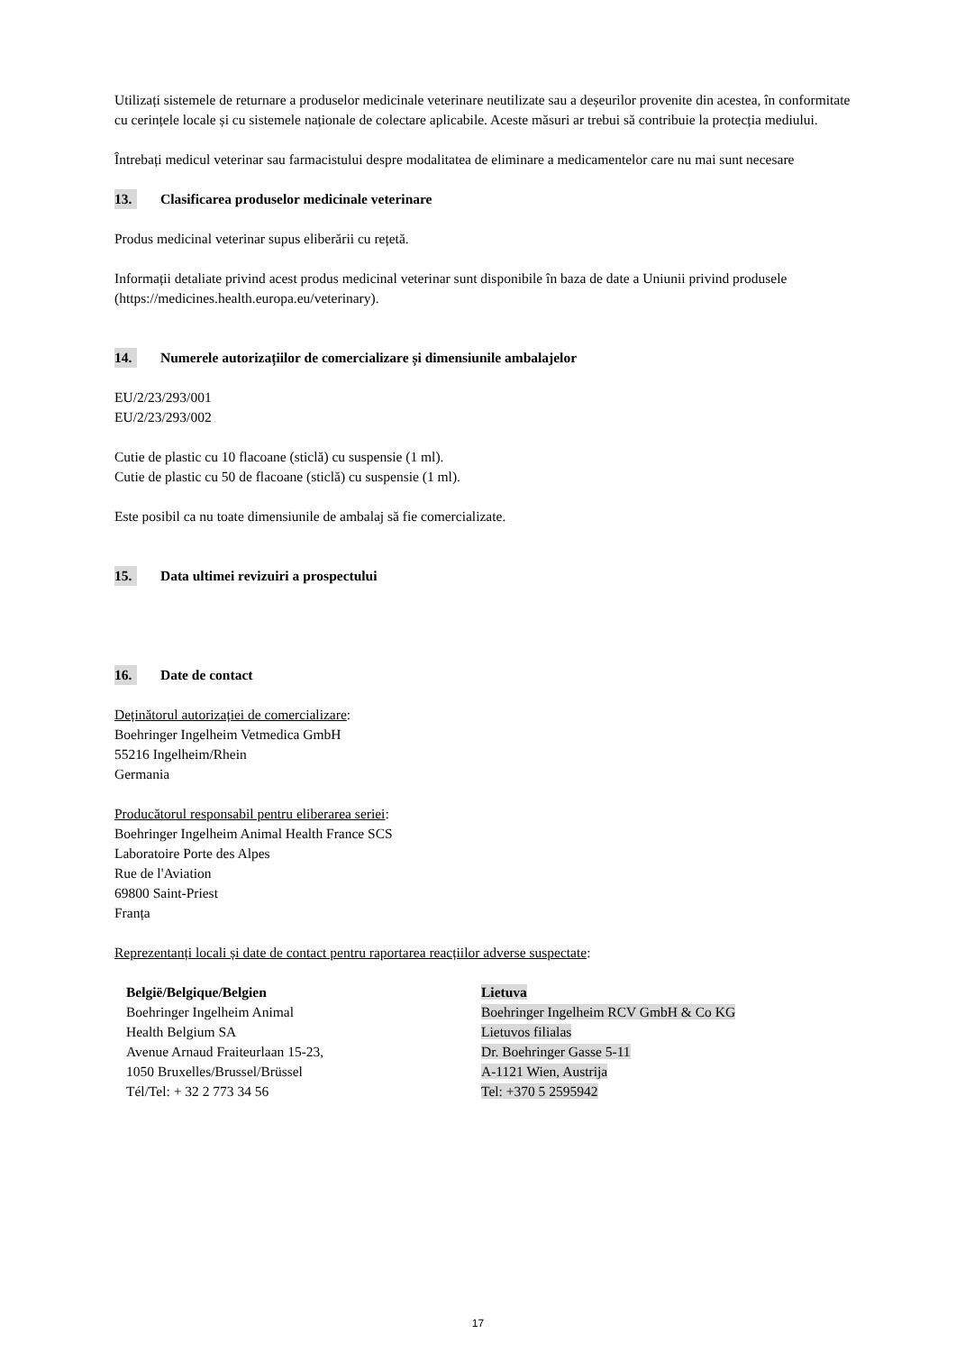Utilizați sistemele de returnare a produselor medicinale veterinare neutilizate sau a deșeurilor provenite din acestea, în conformitate cu cerințele locale și cu sistemele naționale de colectare aplicabile. Aceste măsuri ar trebui să contribuie la protecția mediului.
Întrebați medicul veterinar sau farmacistului despre modalitatea de eliminare a medicamentelor care nu mai sunt necesare
13. Clasificarea produselor medicinale veterinare
Produs medicinal veterinar supus eliberării cu rețetă.
Informații detaliate privind acest produs medicinal veterinar sunt disponibile în baza de date a Uniunii privind produsele (https://medicines.health.europa.eu/veterinary).
14. Numerele autorizațiilor de comercializare și dimensiunile ambalajelor
EU/2/23/293/001
EU/2/23/293/002
Cutie de plastic cu 10 flacoane (sticlă) cu suspensie (1 ml).
Cutie de plastic cu 50 de flacoane (sticlă) cu suspensie (1 ml).
Este posibil ca nu toate dimensiunile de ambalaj să fie comercializate.
15. Data ultimei revizuiri a prospectului
16. Date de contact
Deținătorul autorizației de comercializare:
Boehringer Ingelheim Vetmedica GmbH
55216 Ingelheim/Rhein
Germania
Producătorul responsabil pentru eliberarea seriei:
Boehringer Ingelheim Animal Health France SCS
Laboratoire Porte des Alpes
Rue de l'Aviation
69800 Saint-Priest
Franța
Reprezentanți locali și date de contact pentru raportarea reacțiilor adverse suspectate:
België/Belgique/Belgien
Boehringer Ingelheim Animal
Health Belgium SA
Avenue Arnaud Fraiteurlaan 15-23,
1050 Bruxelles/Brussel/Brüssel
Tél/Tel: + 32 2 773 34 56
Lietuva
Boehringer Ingelheim RCV GmbH & Co KG
Lietuvos filialas
Dr. Boehringer Gasse 5-11
A-1121 Wien, Austrija
Tel: +370 5 2595942
17